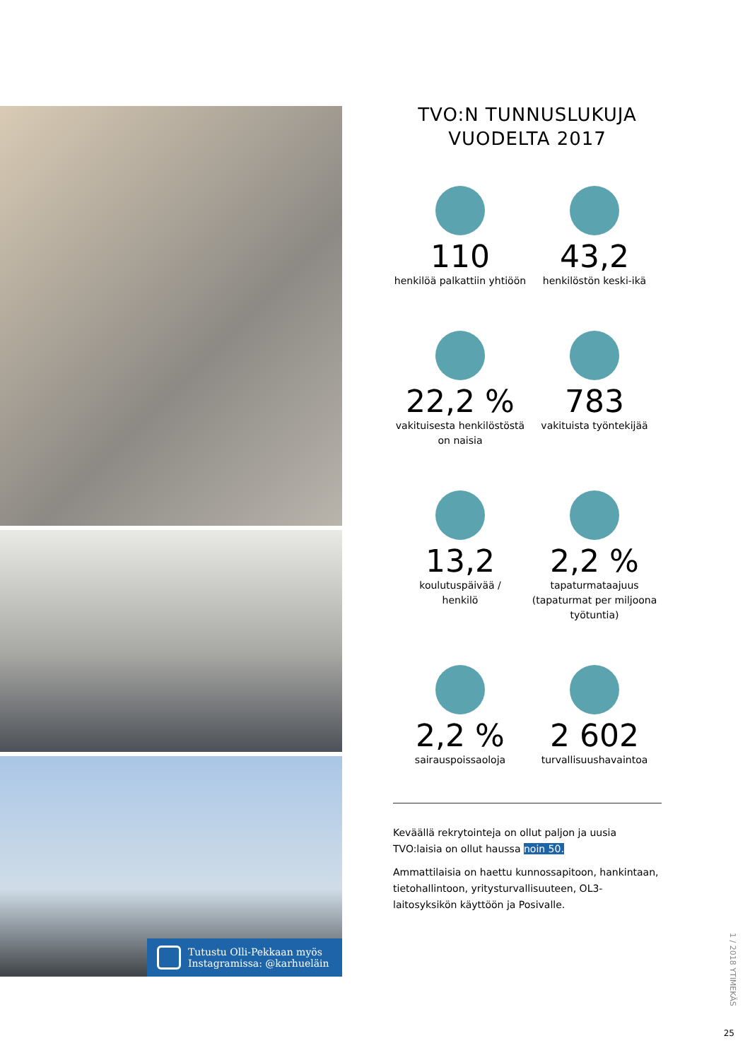Tutustu Olli-Pekkaan myös
Instagramissa: @karhueläin
TVO:N TUNNUSLUKUJA
VUODELTA 2017
110
henkilöä palkattiin yhtiöön
43,2
henkilöstön keski-ikä
22,2 %
vakituisesta henkilöstöstä
on naisia
783
vakituista työntekijää
13,2
koulutuspäivää /
henkilö
2,2 %
tapaturmataajuus
(tapaturmat per miljoona
työtuntia)
2,2 %
sairauspoissaoloja
2 602
turvallisuushavaintoa
Keväällä rekrytointeja on ollut paljon ja uusia TVO:laisia on ollut haussa noin 50.
Ammattilaisia on haettu kunnossapitoon, hankintaan, tietohallintoon, yritysturvallisuuteen, OL3-laitosyksikön käyttöön ja Posivalle.
1 / 2018 YTIMEKÄS
25